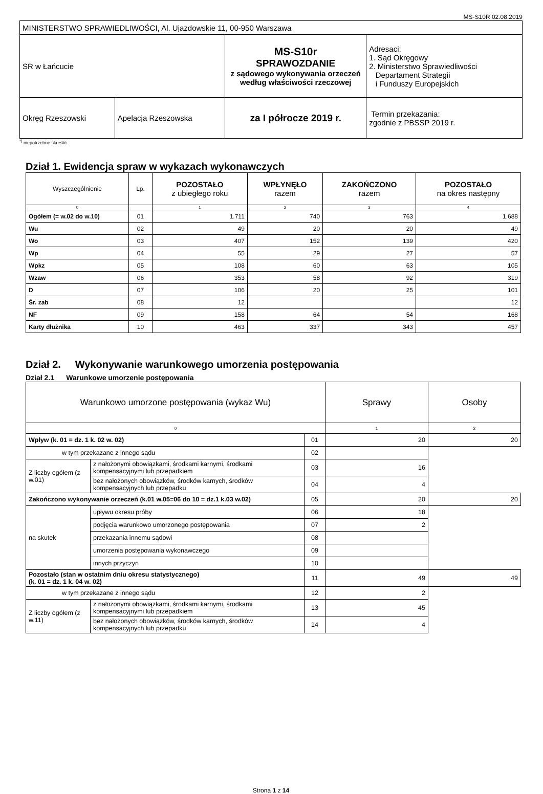MS-S10R 02.08.2019
| MINISTERSTWO SPRAWIEDLIWOŚCI, Al. Ujazdowskie 11, 00-950 Warszawa | | | |
| SR w Łańcucie | | MS-S10r SPRAWOZDANIE z sądowego wykonywania orzeczeń według właściwości rzeczowej | Adresaci: 1. Sąd Okręgowy 2. Ministerstwo Sprawiedliwości Departament Strategii i Funduszy Europejskich |
| Okręg Rzeszowski | Apelacja Rzeszowska | za I półrocze 2019 r. | Termin przekazania: zgodnie z PBSSP 2019 r. |
<sup>*)</sup> niepotrzebne skreślić
Dział 1. Ewidencja spraw w wykazach wykonawczych
| Wyszczególnienie | Lp. | POZOSTAŁO z ubiegłego roku | WPŁYNĘŁO razem | ZAKOŃCZONO razem | POZOSTAŁO na okres następny |
| --- | --- | --- | --- | --- | --- |
| 0 | | 1 | 2 | 3 | 4 |
| Ogółem (= w.02 do w.10) | 01 | 1.711 | 740 | 763 | 1.688 |
| Wu | 02 | 49 | 20 | 20 | 49 |
| Wo | 03 | 407 | 152 | 139 | 420 |
| Wp | 04 | 55 | 29 | 27 | 57 |
| Wpkz | 05 | 108 | 60 | 63 | 105 |
| Wzaw | 06 | 353 | 58 | 92 | 319 |
| D | 07 | 106 | 20 | 25 | 101 |
| Śr. zab | 08 | 12 | | | 12 |
| NF | 09 | 158 | 64 | 54 | 168 |
| Karty dłużnika | 10 | 463 | 337 | 343 | 457 |
Dział 2. Wykonywanie warunkowego umorzenia postępowania
Dział 2.1 Warunkowe umorzenie postępowania
| Warunkowo umorzone postępowania (wykaz Wu) | | | Sprawy | Osoby |
| 0 | | | 1 | 2 |
| Wpływ (k. 01 = dz. 1 k. 02 w. 02) | | 01 | 20 | 20 |
| w tym przekazane z innego sądu | | 02 | | |
| Z liczby ogółem (z w.01) | z nałożonymi obowiązkami, środkami karnymi, środkami kompensacyjnymi lub przepadkiem | 03 | 16 | |
| | bez nałożonych obowiązków, środków karnych, środków kompensacyjnych lub przepadku | 04 | 4 | |
| Zakończono wykonywanie orzeczeń (k.01 w.05=06 do 10 = dz.1 k.03 w.02) | | 05 | 20 | 20 |
| na skutek | upływu okresu próby | 06 | 18 | |
| | podjęcia warunkowo umorzonego postępowania | 07 | 2 | |
| | przekazania innemu sądowi | 08 | | |
| | umorzenia postępowania wykonawczego | 09 | | |
| | innych przyczyn | 10 | | |
| Pozostało (stan w ostatnim dniu okresu statystycznego) (k. 01 = dz. 1 k. 04 w. 02) | | 11 | 49 | 49 |
| w tym przekazane z innego sądu | | 12 | 2 | |
| Z liczby ogółem (z w.11) | z nałożonymi obowiązkami, środkami karnymi, środkami kompensacyjnymi lub przepadkiem | 13 | 45 | |
| | bez nałożonych obowiązków, środków karnych, środków kompensacyjnych lub przepadku | 14 | 4 | |
Strona 1 z 14